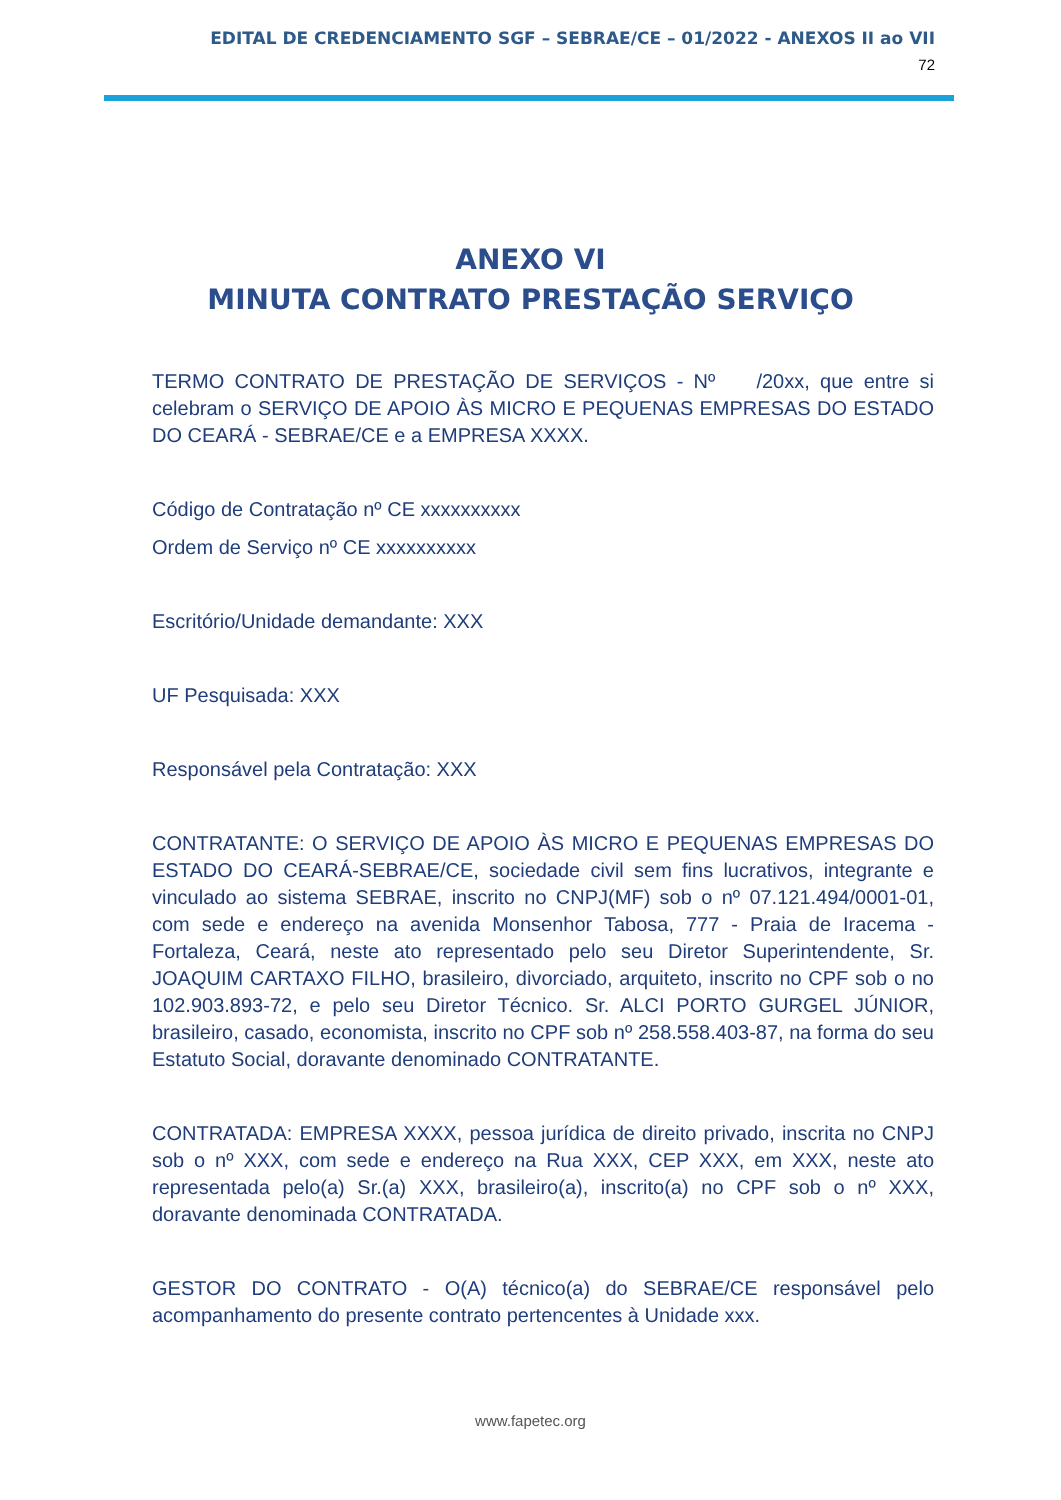EDITAL DE CREDENCIAMENTO SGF – SEBRAE/CE – 01/2022 - ANEXOS II ao VII
72
ANEXO VI
MINUTA CONTRATO PRESTAÇÃO SERVIÇO
TERMO CONTRATO DE PRESTAÇÃO DE SERVIÇOS - Nº /20xx, que entre si celebram o SERVIÇO DE APOIO ÀS MICRO E PEQUENAS EMPRESAS DO ESTADO DO CEARÁ - SEBRAE/CE e a EMPRESA XXXX.
Código de Contratação nº CE xxxxxxxxxx
Ordem de Serviço nº CE xxxxxxxxxx
Escritório/Unidade demandante: XXX
UF Pesquisada: XXX
Responsável pela Contratação: XXX
CONTRATANTE: O SERVIÇO DE APOIO ÀS MICRO E PEQUENAS EMPRESAS DO ESTADO DO CEARÁ-SEBRAE/CE, sociedade civil sem fins lucrativos, integrante e vinculado ao sistema SEBRAE, inscrito no CNPJ(MF) sob o nº 07.121.494/0001-01, com sede e endereço na avenida Monsenhor Tabosa, 777 - Praia de Iracema - Fortaleza, Ceará, neste ato representado pelo seu Diretor Superintendente, Sr. JOAQUIM CARTAXO FILHO, brasileiro, divorciado, arquiteto, inscrito no CPF sob o no 102.903.893-72, e pelo seu Diretor Técnico. Sr. ALCI PORTO GURGEL JÚNIOR, brasileiro, casado, economista, inscrito no CPF sob nº 258.558.403-87, na forma do seu Estatuto Social, doravante denominado CONTRATANTE.
CONTRATADA: EMPRESA XXXX, pessoa jurídica de direito privado, inscrita no CNPJ sob o nº XXX, com sede e endereço na Rua XXX, CEP XXX, em XXX, neste ato representada pelo(a) Sr.(a) XXX, brasileiro(a), inscrito(a) no CPF sob o nº XXX, doravante denominada CONTRATADA.
GESTOR DO CONTRATO - O(A) técnico(a) do SEBRAE/CE responsável pelo acompanhamento do presente contrato pertencentes à Unidade xxx.
www.fapetec.org